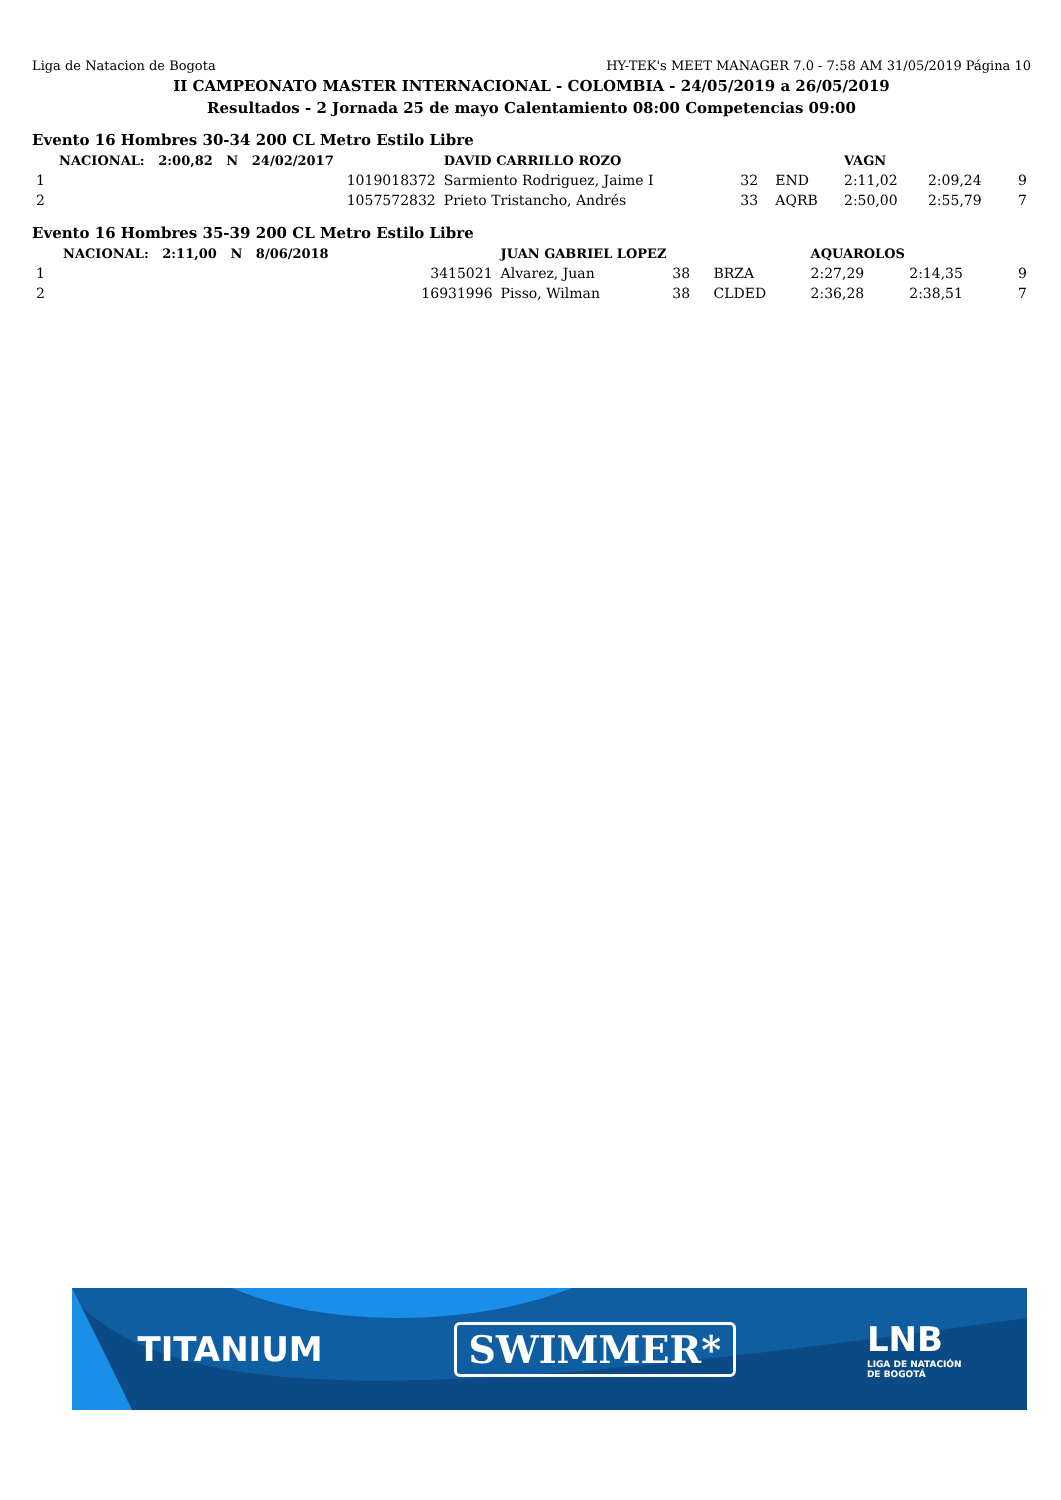Liga de Natacion de Bogota HY-TEK's MEET MANAGER 7.0 - 7:58 AM 31/05/2019 Página 10
II CAMPEONATO MASTER INTERNACIONAL - COLOMBIA - 24/05/2019 a 26/05/2019
Resultados - 2 Jornada 25 de mayo Calentamiento 08:00 Competencias 09:00
Evento 16 Hombres 30-34 200 CL Metro Estilo Libre
| | NACIONAL: 2:00,82 N 24/02/2017 | DAVID CARRILLO ROZO | | | VAGN | | |
| 1 | 1019018372 | Sarmiento Rodriguez, Jaime I | 32 | END | 2:11,02 | 2:09,24 | 9 |
| 2 | 1057572832 | Prieto Tristancho, Andrés | 33 | AQRB | 2:50,00 | 2:55,79 | 7 |
Evento 16 Hombres 35-39 200 CL Metro Estilo Libre
| | NACIONAL: 2:11,00 N 8/06/2018 | JUAN GABRIEL LOPEZ | | | AQUAROLOS | | |
| 1 | 3415021 | Alvarez, Juan | 38 | BRZA | 2:27,29 | 2:14,35 | 9 |
| 2 | 16931996 | Pisso, Wilman | 38 | CLDED | 2:36,28 | 2:38,51 | 7 |
TITANIUM SWIMMER*
LNB
LIGA DE NATACIÓN
DE BOGOTÁ